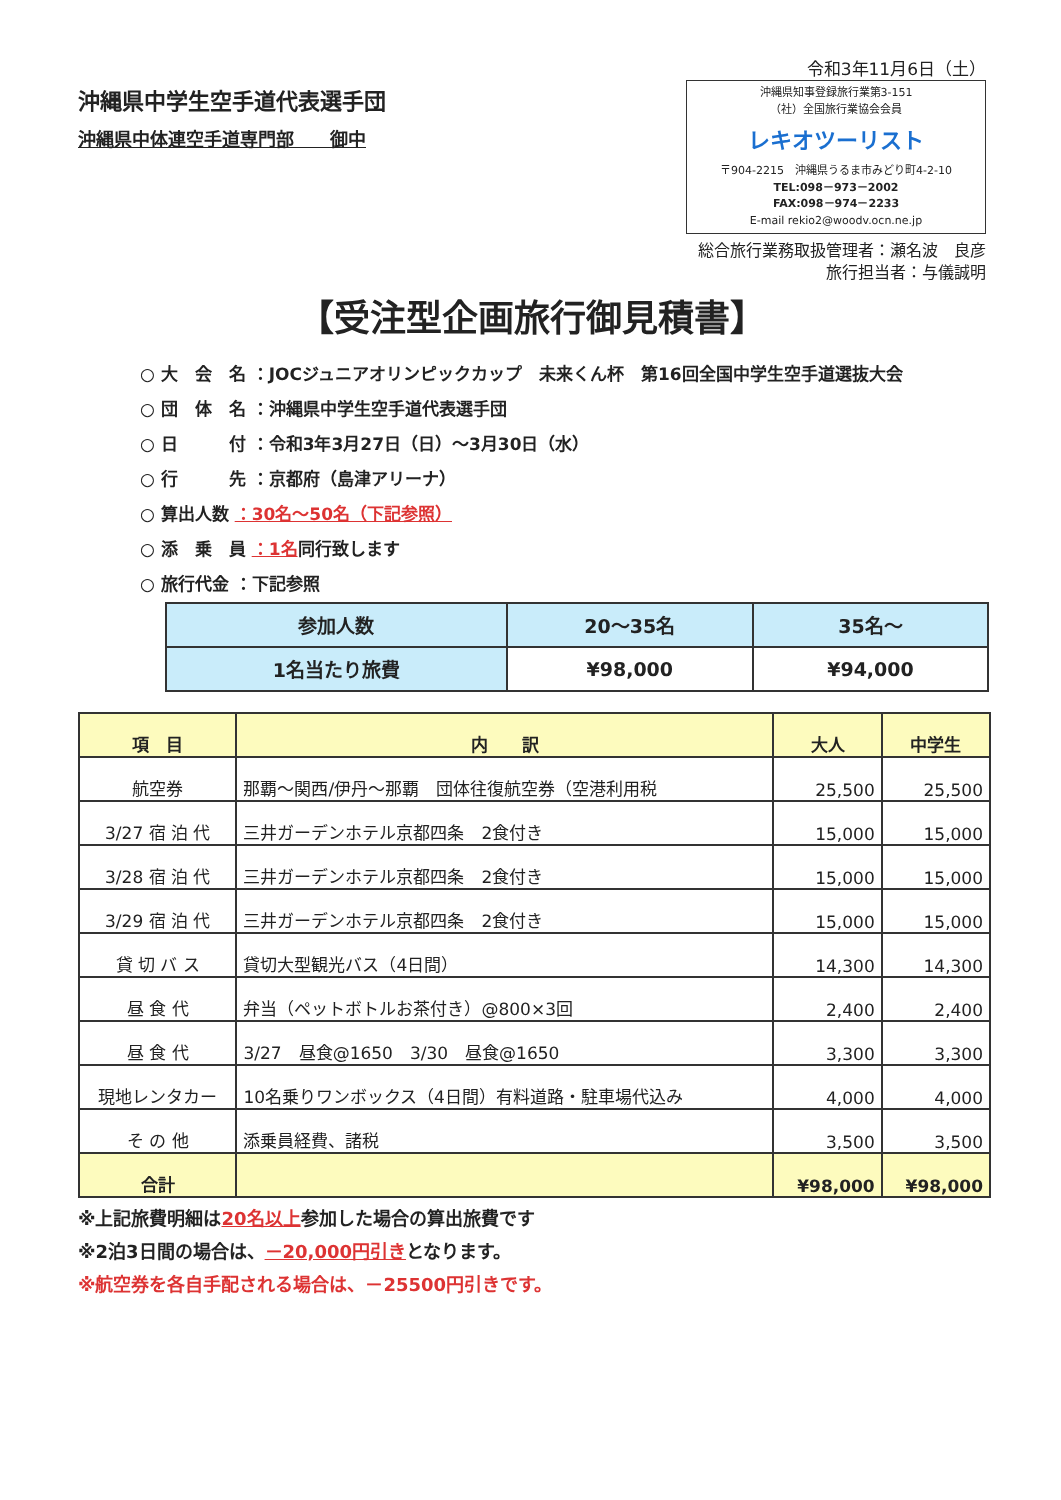沖縄県中学生空手道代表選手団
沖縄県中体連空手道専門部　　御中
令和3年11月6日（土）
沖縄県知事登録旅行業第3-151
（社）全国旅行業協会会員
レキオツーリスト
〒904-2215　沖縄県うるま市みどり町4-2-10
TEL:098－973－2002
FAX:098－974－2233
E-mail rekio2@woodv.ocn.ne.jp
総合旅行業務取扱管理者：瀬名波　良彦
旅行担当者：与儀誠明
【受注型企画旅行御見積書】
○ 大　会　名 ：JOCジュニアオリンピックカップ　未来くん杯　第16回全国中学生空手道選抜大会
○ 団　体　名 ：沖縄県中学生空手道代表選手団
○ 日　　　付 ：令和3年3月27日（日）～3月30日（水）
○ 行　　　先 ：京都府（島津アリーナ）
○ 算出人数 ：30名～50名（下記参照）
○ 添　乗　員 ：1名同行致します
○ 旅行代金 ：下記参照
| 参加人数 | 20～35名 | 35名～ |
| 1名当たり旅費 | ¥98,000 | ¥94,000 |
| 項 目 | 内 訳 | 大人 | 中学生 |
| --- | --- | --- | --- |
| 航空券 | 那覇～関西/伊丹～那覇 団体往復航空券（空港利用税 | 25,500 | 25,500 |
| 3/27 宿 泊 代 | 三井ガーデンホテル京都四条 2食付き | 15,000 | 15,000 |
| 3/28 宿 泊 代 | 三井ガーデンホテル京都四条 2食付き | 15,000 | 15,000 |
| 3/29 宿 泊 代 | 三井ガーデンホテル京都四条 2食付き | 15,000 | 15,000 |
| 貸 切 バ ス | 貸切大型観光バス（4日間） | 14,300 | 14,300 |
| 昼 食 代 | 弁当（ペットボトルお茶付き）@800×3回 | 2,400 | 2,400 |
| 昼 食 代 | 3/27 昼食@1650 3/30 昼食@1650 | 3,300 | 3,300 |
| 現地レンタカー | 10名乗りワンボックス（4日間）有料道路・駐車場代込み | 4,000 | 4,000 |
| そ の 他 | 添乗員経費、諸税 | 3,500 | 3,500 |
| 合計 | | ¥98,000 | ¥98,000 |
※上記旅費明細は20名以上参加した場合の算出旅費です
※2泊3日間の場合は、－20,000円引きとなります。
※航空券を各自手配される場合は、－25500円引きです。